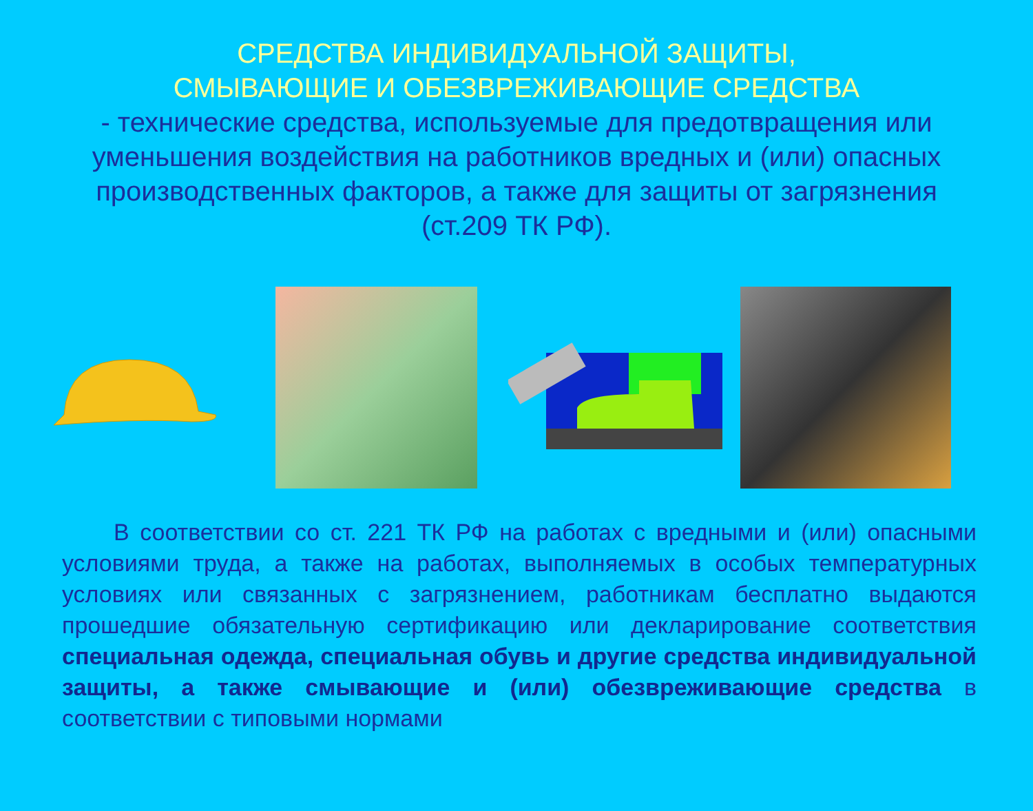СРЕДСТВА ИНДИВИДУАЛЬНОЙ ЗАЩИТЫ,
СМЫВАЮЩИЕ И ОБЕЗВРЕЖИВАЮЩИЕ СРЕДСТВА
- технические средства, используемые для предотвращения или уменьшения воздействия на работников вредных и (или) опасных производственных факторов, а также для защиты от загрязнения (ст.209 ТК РФ).
В соответствии со ст. 221 ТК РФ на работах с вредными и (или) опасными условиями труда, а также на работах, выполняемых в особых температурных условиях или связанных с загрязнением, работникам бесплатно выдаются прошедшие обязательную сертификацию или декларирование соответствия специальная одежда, специальная обувь и другие средства индивидуальной защиты, а также смывающие и (или) обезвреживающие средства в соответствии с типовыми нормами